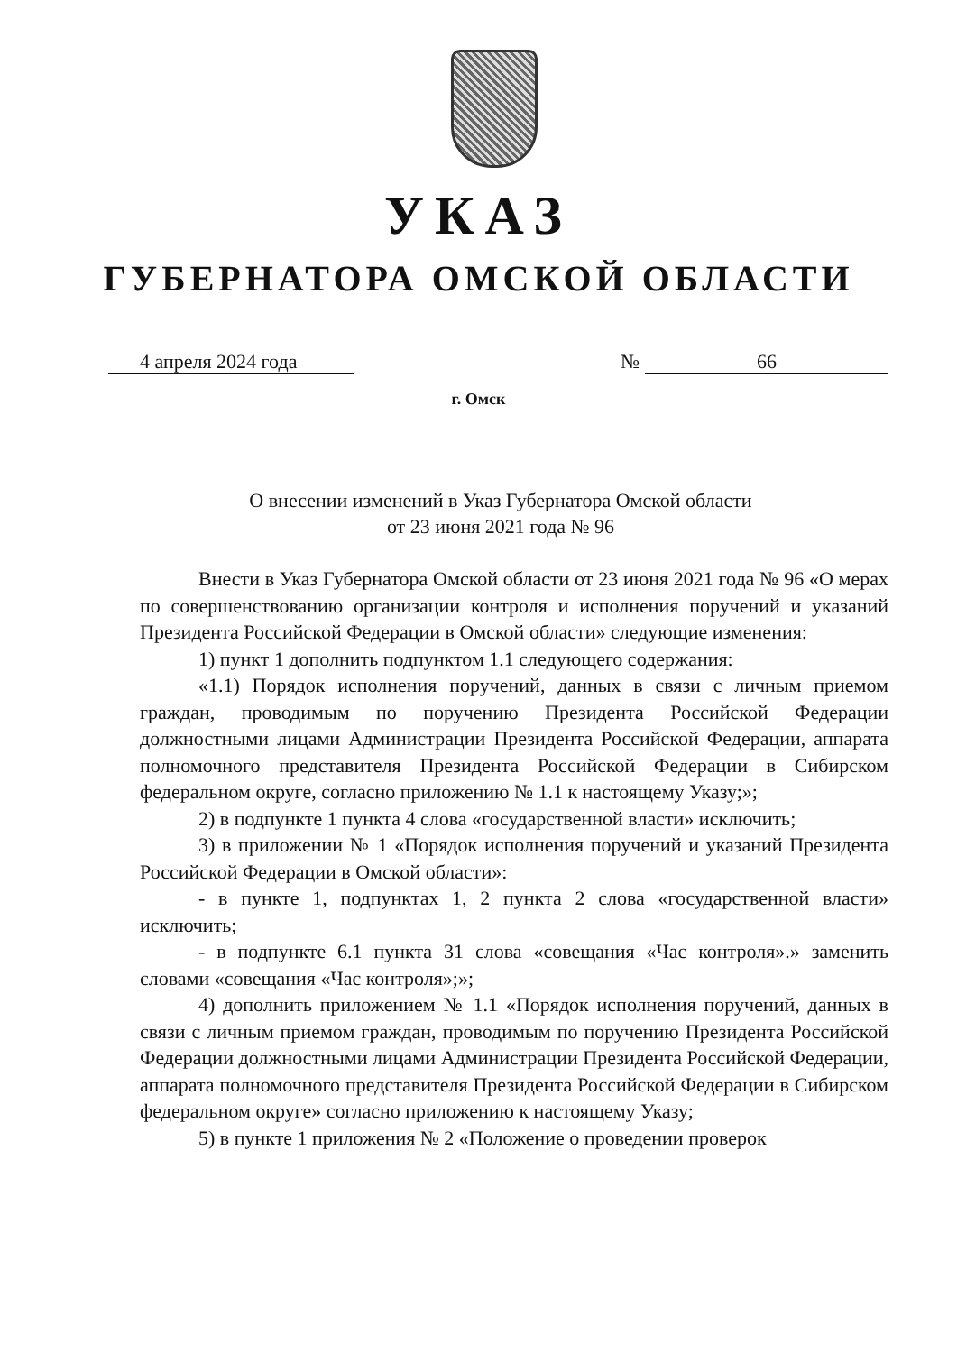УКАЗ
ГУБЕРНАТОРА ОМСКОЙ ОБЛАСТИ
4 апреля 2024 года № 66
г. Омск
О внесении изменений в Указ Губернатора Омской области
от 23 июня 2021 года № 96
Внести в Указ Губернатора Омской области от 23 июня 2021 года № 96 «О мерах по совершенствованию организации контроля и исполнения поручений и указаний Президента Российской Федерации в Омской области» следующие изменения:
1) пункт 1 дополнить подпунктом 1.1 следующего содержания:
«1.1) Порядок исполнения поручений, данных в связи с личным приемом граждан, проводимым по поручению Президента Российской Федерации должностными лицами Администрации Президента Российской Федерации, аппарата полномочного представителя Президента Российской Федерации в Сибирском федеральном округе, согласно приложению № 1.1 к настоящему Указу;»;
2) в подпункте 1 пункта 4 слова «государственной власти» исключить;
3) в приложении № 1 «Порядок исполнения поручений и указаний Президента Российской Федерации в Омской области»:
- в пункте 1, подпунктах 1, 2 пункта 2 слова «государственной власти» исключить;
- в подпункте 6.1 пункта 31 слова «совещания «Час контроля».» заменить словами «совещания «Час контроля»;»;
4) дополнить приложением № 1.1 «Порядок исполнения поручений, данных в связи с личным приемом граждан, проводимым по поручению Президента Российской Федерации должностными лицами Администрации Президента Российской Федерации, аппарата полномочного представителя Президента Российской Федерации в Сибирском федеральном округе» согласно приложению к настоящему Указу;
5) в пункте 1 приложения № 2 «Положение о проведении проверок